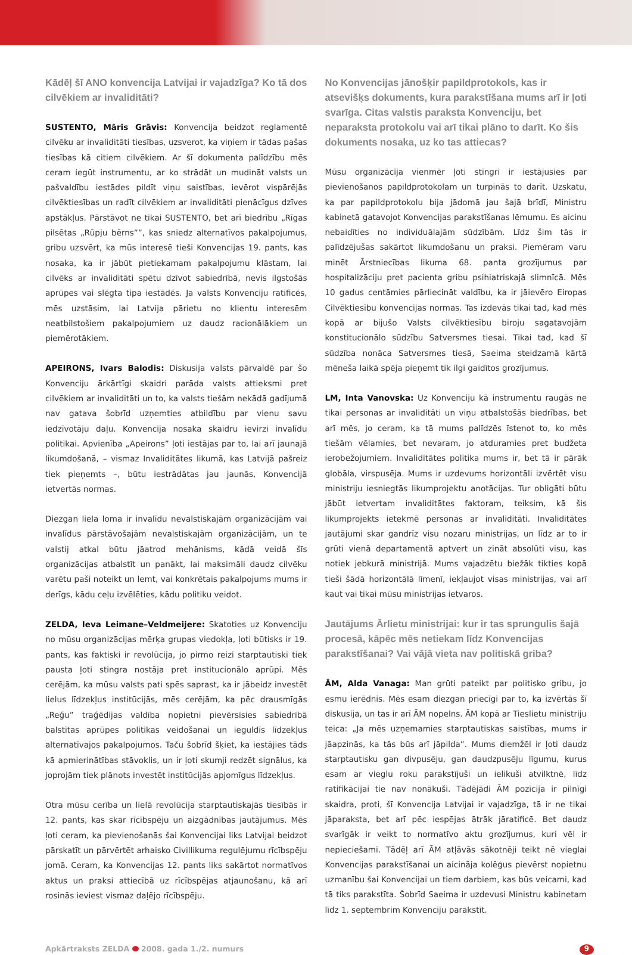Kādēļ šī ANO konvencija Latvijai ir vajadzīga? Ko tā dos cilvēkiem ar invaliditāti?
SUSTENTO, Māris Grāvis: Konvencija beidzot reglamentē cilvēku ar invaliditāti tiesības, uzsverot, ka viņiem ir tādas pašas tiesības kā citiem cilvēkiem. Ar šī dokumenta palīdzību mēs ceram iegūt instrumentu, ar ko strādāt un mudināt valsts un pašvaldību iestādes pildīt viņu saistības, ievērot vispārējās cilvēktiesības un radīt cilvēkiem ar invaliditāti pienācīgus dzīves apstākļus. Pārstāvot ne tikai SUSTENTO, bet arī biedrību „Rīgas pilsētas „Rūpju bērns””, kas sniedz alternatīvos pakalpojumus, gribu uzsvērt, ka mūs interesē tieši Konvencijas 19. pants, kas nosaka, ka ir jābūt pietiekamam pakalpojumu klāstam, lai cilvēks ar invaliditāti spētu dzīvot sabiedrībā, nevis ilgstošās aprūpes vai slēgta tipa iestādēs. Ja valsts Konvenciju ratificēs, mēs uzstāsim, lai Latvija pārietu no klientu interesēm neatbilstošiem pakalpojumiem uz daudz racionālākiem un piemērotākiem.
APEIRONS, Ivars Balodis: Diskusija valsts pārvaldē par šo Konvenciju ārkārtīgi skaidri parāda valsts attieksmi pret cilvēkiem ar invaliditāti un to, ka valsts tiešām nekādā gadījumā nav gatava šobrīd uzņemties atbildību par vienu savu iedzīvotāju daļu. Konvencija nosaka skaidru ievirzi invalīdu politikai. Apvienība „Apeirons” ļoti iestājas par to, lai arī jaunajā likumdošanā, – vismaz Invaliditātes likumā, kas Latvijā pašreiz tiek pieņemts –, būtu iestrādātas jau jaunās, Konvencijā ietvertās normas.
Diezgan liela loma ir invalīdu nevalstiskajām organizācijām vai invalīdus pārstāvošajām nevalstiskajām organizācijām, un te valstij atkal būtu jāatrod mehānisms, kādā veidā šīs organizācijas atbalstīt un panākt, lai maksimāli daudz cilvēku varētu paši noteikt un lemt, vai konkrētais pakalpojums mums ir derīgs, kādu ceļu izvēlēties, kādu politiku veidot.
ZELDA, Ieva Leimane–Veldmeijere: Skatoties uz Konvenciju no mūsu organizācijas mērķa grupas viedokļa, ļoti būtisks ir 19. pants, kas faktiski ir revolūcija, jo pirmo reizi starptautiski tiek pausta ļoti stingra nostāja pret institucionālo aprūpi. Mēs cerējām, ka mūsu valsts pati spēs saprast, ka ir jābeidz investēt lielus līdzekļus institūcijās, mēs cerējām, ka pēc drausmīgās „Reģu” traģēdijas valdība nopietni pievērsīsies sabiedrībā balstītas aprūpes politikas veidošanai un ieguldīs līdzekļus alternatīvajos pakalpojumos. Taču šobrīd šķiet, ka iestājies tāds kā apmierinātības stāvoklis, un ir ļoti skumji redzēt signālus, ka joprojām tiek plānots investēt institūcijās apjomīgus līdzekļus.
Otra mūsu cerība un lielā revolūcija starptautiskajās tiesībās ir 12. pants, kas skar rīcībspēju un aizgādnības jautājumus. Mēs ļoti ceram, ka pievienošanās šai Konvencijai liks Latvijai beidzot pārskatīt un pārvērtēt arhaisko Civillikuma regulējumu rīcībspēju jomā. Ceram, ka Konvencijas 12. pants liks sakārtot normatīvos aktus un praksi attiecībā uz rīcībspējas atjaunošanu, kā arī rosinās ieviest vismaz daļējo rīcībspēju.
No Konvencijas jānošķir papildprotokols, kas ir atsevišķs dokuments, kura parakstīšana mums arī ir ļoti svarīga. Citas valstis paraksta Konvenciju, bet neparaksta protokolu vai arī tikai plāno to darīt. Ko šis dokuments nosaka, uz ko tas attiecas?
Mūsu organizācija vienmēr ļoti stingri ir iestājusies par pievienošanos papildprotokolam un turpinās to darīt. Uzskatu, ka par papildprotokolu bija jādomā jau šajā brīdī, Ministru kabinetā gatavojot Konvencijas parakstīšanas lēmumu. Es aicinu nebaidīties no individuālajām sūdzībām. Līdz šim tās ir palīdzējušas sakārtot likumdošanu un praksi. Piemēram varu minēt Ārstniecības likuma 68. panta grozījumus par hospitalizāciju pret pacienta gribu psihiatriskajā slimnīcā. Mēs 10 gadus centāmies pārliecināt valdību, ka ir jāievēro Eiropas Cilvēktiesību konvencijas normas. Tas izdevās tikai tad, kad mēs kopā ar bijušo Valsts cilvēktiesību biroju sagatavojām konstitucionālo sūdzību Satversmes tiesai. Tikai tad, kad šī sūdzība nonāca Satversmes tiesā, Saeima steidzamā kārtā mēneša laikā spēja pieņemt tik ilgi gaidītos grozījumus.
LM, Inta Vanovska: Uz Konvenciju kā instrumentu raugās ne tikai personas ar invaliditāti un viņu atbalstošās biedrības, bet arī mēs, jo ceram, ka tā mums palīdzēs īstenot to, ko mēs tiešām vēlamies, bet nevaram, jo atduramies pret budžeta ierobežojumiem. Invaliditātes politika mums ir, bet tā ir pārāk globāla, virspusēja. Mums ir uzdevums horizontāli izvērtēt visu ministriju iesniegtās likumprojektu anotācijas. Tur obligāti būtu jābūt ietvertam invaliditātes faktoram, teiksim, kā šis likumprojekts ietekmē personas ar invaliditāti. Invaliditātes jautājumi skar gandrīz visu nozaru ministrijas, un līdz ar to ir grūti vienā departamentā aptvert un zināt absolūti visu, kas notiek jebkurā ministrijā. Mums vajadzētu biežāk tikties kopā tieši šādā horizontālā līmenī, iekļaujot visas ministrijas, vai arī kaut vai tikai mūsu ministrijas ietvaros.
Jautājums Ārlietu ministrijai: kur ir tas sprungulis šajā procesā, kāpēc mēs netiekam līdz Konvencijas parakstīšanai? Vai vājā vieta nav politiskā griba?
ĀM, Alda Vanaga: Man grūti pateikt par politisko gribu, jo esmu ierēdnis. Mēs esam diezgan priecīgi par to, ka izvērtās šī diskusija, un tas ir arī ĀM nopelns. ĀM kopā ar Tieslietu ministriju teica: „Ja mēs uzņemamies starptautiskas saistības, mums ir jāapzinās, ka tās būs arī jāpilda”. Mums diemžēl ir ļoti daudz starptautisku gan divpusēju, gan daudzpusēju līgumu, kurus esam ar vieglu roku parakstījuši un ielikuši atvilktnē, līdz ratifikācijai tie nav nonākuši. Tādējādi ĀM pozīcija ir pilnīgi skaidra, proti, šī Konvencija Latvijai ir vajadzīga, tā ir ne tikai jāparaksta, bet arī pēc iespējas ātrāk jāratificē. Bet daudz svarīgāk ir veikt to normatīvo aktu grozījumus, kuri vēl ir nepieciešami. Tādēļ arī ĀM atļāvās sākotnēji teikt nē vieglai Konvencijas parakstīšanai un aicināja kolēģus pievērst nopietnu uzmanību šai Konvencijai un tiem darbiem, kas būs veicami, kad tā tiks parakstīta. Šobrīd Saeima ir uzdevusi Ministru kabinetam līdz 1. septembrim Konvenciju parakstīt.
Apkārtraksts ZELDA 2008. gada 1./2. numurs 9